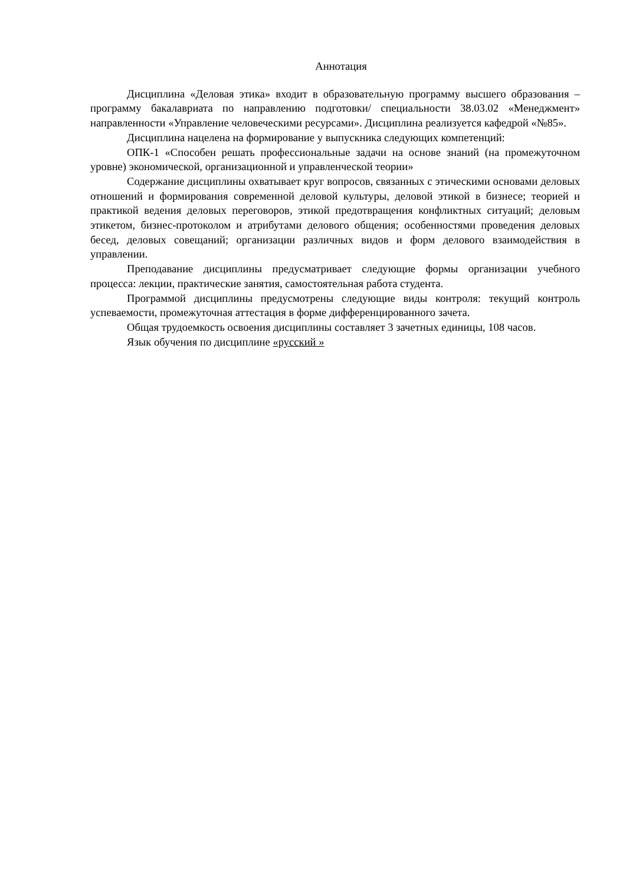Аннотация
Дисциплина «Деловая этика» входит в образовательную программу высшего образования – программу бакалавриата по направлению подготовки/ специальности 38.03.02 «Менеджмент» направленности «Управление человеческими ресурсами». Дисциплина реализуется кафедрой «№85».
Дисциплина нацелена на формирование у выпускника следующих компетенций:
ОПК-1 «Способен решать профессиональные задачи на основе знаний (на промежуточном уровне) экономической, организационной и управленческой теории»
Содержание дисциплины охватывает круг вопросов, связанных с этическими основами деловых отношений и формирования современной деловой культуры, деловой этикой в бизнесе; теорией и практикой ведения деловых переговоров, этикой предотвращения конфликтных ситуаций; деловым этикетом, бизнес-протоколом и атрибутами делового общения; особенностями проведения деловых бесед, деловых совещаний; организации различных видов и форм делового взаимодействия в управлении.
Преподавание дисциплины предусматривает следующие формы организации учебного процесса: лекции, практические занятия, самостоятельная работа студента.
Программой дисциплины предусмотрены следующие виды контроля: текущий контроль успеваемости, промежуточная аттестация в форме дифференцированного зачета.
Общая трудоемкость освоения дисциплины составляет 3 зачетных единицы, 108 часов.
Язык обучения по дисциплине «русский »